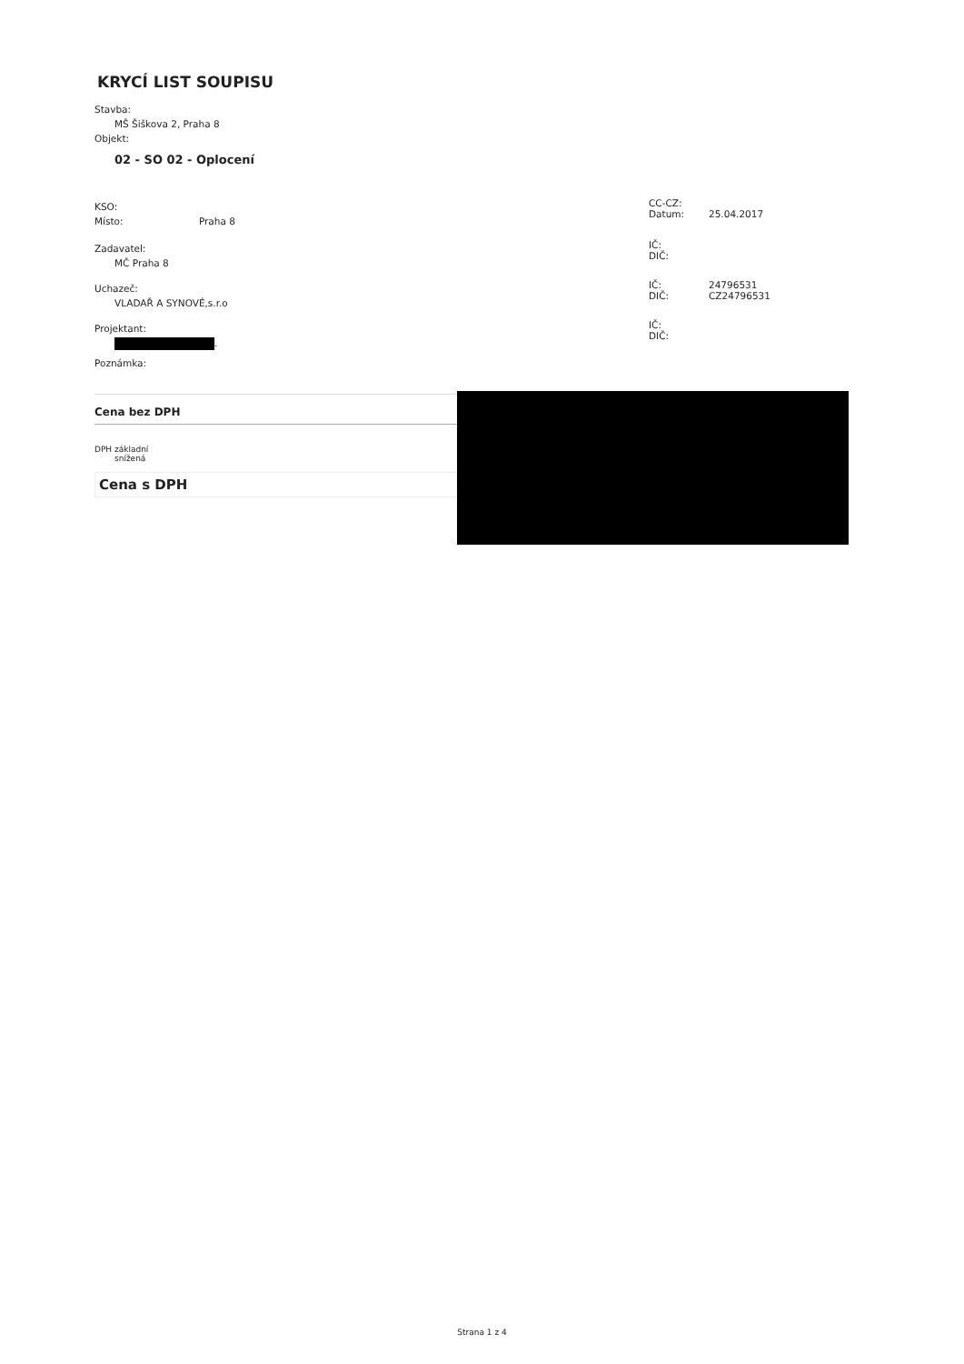KRYCÍ LIST SOUPISU
Stavba:
MŠ Šiškova 2, Praha 8
Objekt:
02 - SO 02 - Oplocení
KSO:
Místo: Praha 8
CC-CZ:
Datum: 25.04.2017
Zadavatel:
MČ Praha 8
IČ:
DIČ:
Uchazeč:
VLADAŘ A SYNOVÉ,s.r.o
IČ: 24796531
DIČ: CZ24796531
Projektant:
.
IČ:
DIČ:
Poznámka:
Cena bez DPH
DPH základní
snížená
Cena s DPH
Strana 1 z 4